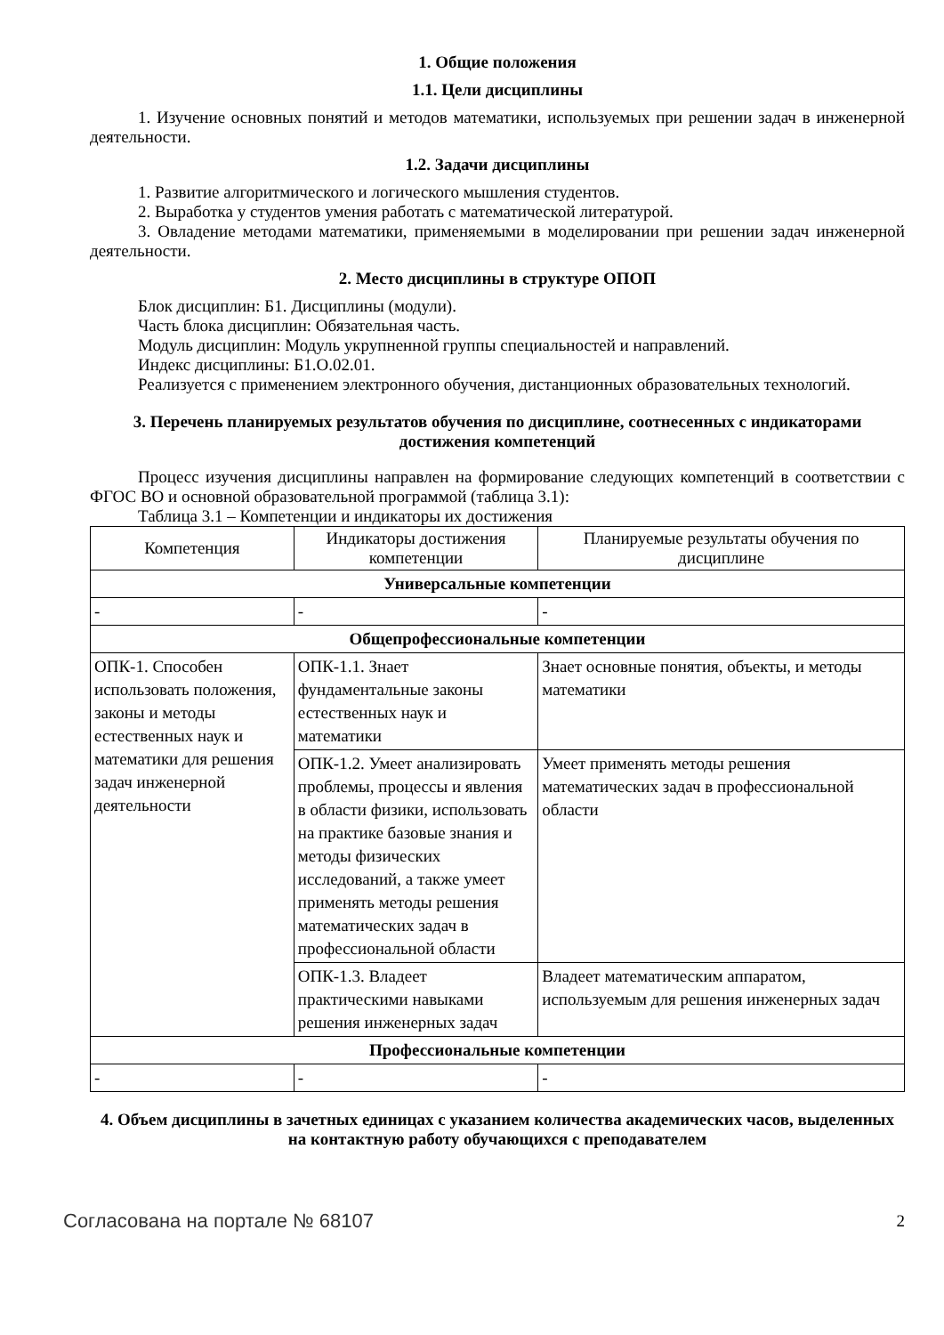1. Общие положения
1.1. Цели дисциплины
1. Изучение основных понятий и методов математики, используемых при решении задач в инженерной деятельности.
1.2. Задачи дисциплины
1. Развитие алгоритмического и логического мышления студентов.
2. Выработка у студентов умения работать с математической литературой.
3. Овладение методами математики, применяемыми в моделировании при решении задач инженерной деятельности.
2. Место дисциплины в структуре ОПОП
Блок дисциплин: Б1. Дисциплины (модули).
Часть блока дисциплин: Обязательная часть.
Модуль дисциплин: Модуль укрупненной группы специальностей и направлений.
Индекс дисциплины: Б1.О.02.01.
Реализуется с применением электронного обучения, дистанционных образовательных технологий.
3. Перечень планируемых результатов обучения по дисциплине, соотнесенных с индикаторами достижения компетенций
Процесс изучения дисциплины направлен на формирование следующих компетенций в соответствии с ФГОС ВО и основной образовательной программой (таблица 3.1):
Таблица 3.1 – Компетенции и индикаторы их достижения
| Компетенция | Индикаторы достижения компетенции | Планируемые результаты обучения по дисциплине |
| --- | --- | --- |
| Универсальные компетенции | | |
| - | - | - |
| Общепрофессиональные компетенции | | |
| ОПК-1. Способен использовать положения, законы и методы естественных наук и математики для решения задач инженерной деятельности | ОПК-1.1. Знает фундаментальные законы естественных наук и математики | Знает основные понятия, объекты, и методы математики |
| | ОПК-1.2. Умеет анализировать проблемы, процессы и явления в области физики, использовать на практике базовые знания и методы физических исследований, а также умеет применять методы решения математических задач в профессиональной области | Умеет применять методы решения математических задач в профессиональной области |
| | ОПК-1.3. Владеет практическими навыками решения инженерных задач | Владеет математическим аппаратом, используемым для решения инженерных задач |
| Профессиональные компетенции | | |
| - | - | - |
4. Объем дисциплины в зачетных единицах с указанием количества академических часов, выделенных на контактную работу обучающихся с преподавателем
Согласована на портале № 68107 2